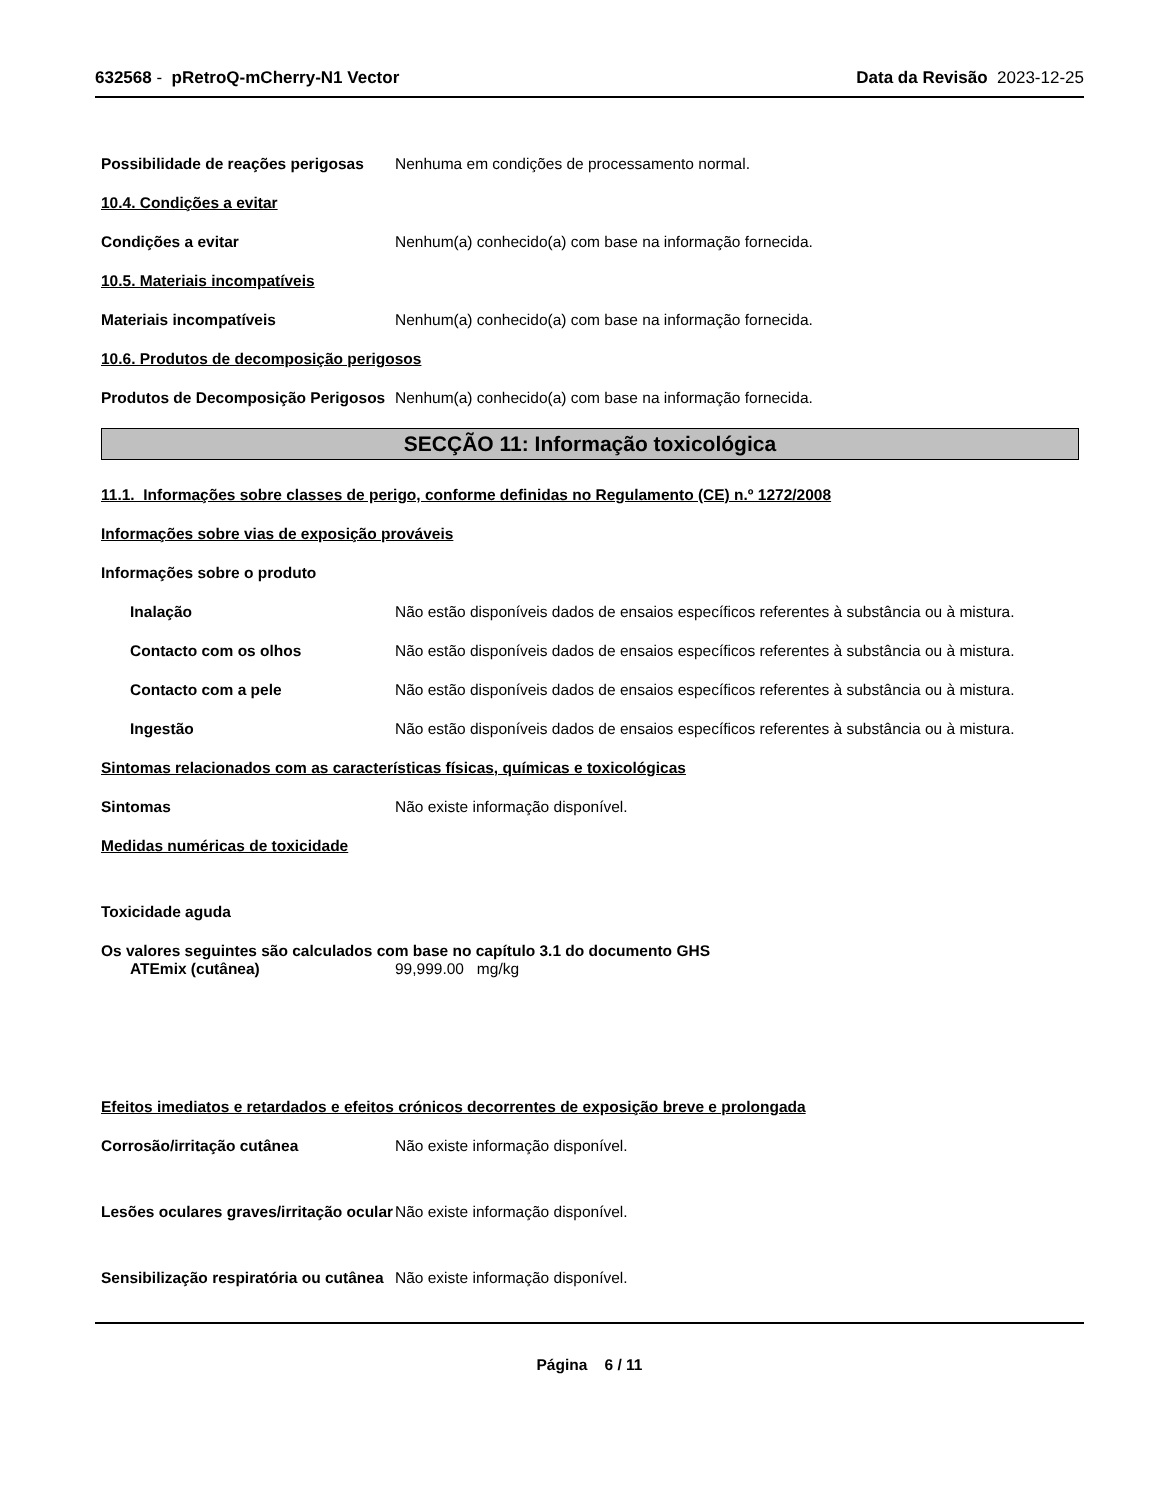632568 - pRetroQ-mCherry-N1 Vector Data da Revisão 2023-12-25
Possibilidade de reações perigosas
Nenhuma em condições de processamento normal.
10.4. Condições a evitar
Condições a evitar Nenhum(a) conhecido(a) com base na informação fornecida.
10.5. Materiais incompatíveis
Materiais incompatíveis Nenhum(a) conhecido(a) com base na informação fornecida.
10.6. Produtos de decomposição perigosos
Produtos de Decomposição Perigosos
Nenhum(a) conhecido(a) com base na informação fornecida.
SECÇÃO 11: Informação toxicológica
11.1. Informações sobre classes de perigo, conforme definidas no Regulamento (CE) n.º 1272/2008
Informações sobre vias de exposição prováveis
Informações sobre o produto
Inalação Não estão disponíveis dados de ensaios específicos referentes à substância ou à mistura.
Contacto com os olhos Não estão disponíveis dados de ensaios específicos referentes à substância ou à mistura.
Contacto com a pele Não estão disponíveis dados de ensaios específicos referentes à substância ou à mistura.
Ingestão Não estão disponíveis dados de ensaios específicos referentes à substância ou à mistura.
Sintomas relacionados com as características físicas, químicas e toxicológicas
Sintomas Não existe informação disponível.
Medidas numéricas de toxicidade
Toxicidade aguda
Os valores seguintes são calculados com base no capítulo 3.1 do documento GHS
ATEmix (cutânea) 99,999.00 mg/kg
Efeitos imediatos e retardados e efeitos crónicos decorrentes de exposição breve e prolongada
Corrosão/irritação cutânea Não existe informação disponível.
Lesões oculares graves/irritação ocular
Não existe informação disponível.
Sensibilização respiratória ou cutânea
Não existe informação disponível.
Página 6 / 11